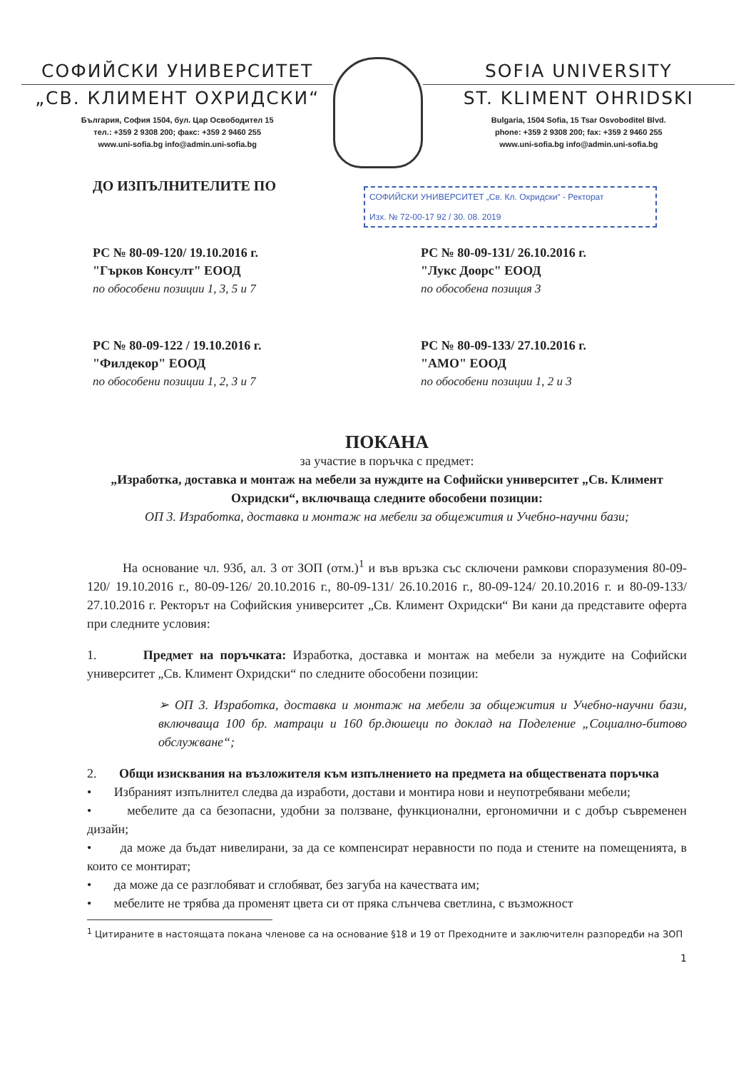СОФИЙСКИ УНИВЕРСИТЕТ
„СВ. КЛИМЕНТ ОХРИДСКИ“
България, София 1504, бул. Цар Освободител 15
тел.: +359 2 9308 200; факс: +359 2 9460 255
www.uni-sofia.bg info@admin.uni-sofia.bg
SOFIA UNIVERSITY
ST. KLIMENT OHRIDSKI
Bulgaria, 1504 Sofia, 15 Tsar Osvoboditel Blvd.
phone: +359 2 9308 200; fax: +359 2 9460 255
www.uni-sofia.bg info@admin.uni-sofia.bg
СОФИЙСКИ УНИВЕРСИТЕТ „Св. Кл. Охридски“ - Ректорат
Изх. № 72-00-17 92 / 30. 08. 2019
ДО ИЗПЪЛНИТЕЛИТЕ ПО
РС № 80-09-120/ 19.10.2016 г.
"Гърков Консулт" ЕООД
по обособени позиции 1, 3, 5 и 7
РС № 80-09-131/ 26.10.2016 г.
"Лукс Доорс" ЕООД
по обособена позиция 3
РС № 80-09-122 / 19.10.2016 г.
"Филдекор" ЕООД
по обособени позиции 1, 2, 3 и 7
РС № 80-09-133/ 27.10.2016 г.
"АМО" ЕООД
по обособени позиции 1, 2 и 3
ПОКАНА
за участие в поръчка с предмет:
„Изработка, доставка и монтаж на мебели за нуждите на Софийски университет „Св. Климент Охридски“, включваща следните обособени позиции:
ОП 3. Изработка, доставка и монтаж на мебели за общежития и Учебно-научни бази;
На основание чл. 93б, ал. 3 от ЗОП (отм.)<sup>1</sup> и във връзка със сключени рамкови споразумения 80-09-120/ 19.10.2016 г., 80-09-126/ 20.10.2016 г., 80-09-131/ 26.10.2016 г., 80-09-124/ 20.10.2016 г. и 80-09-133/ 27.10.2016 г. Ректорът на Софийския университет „Св. Климент Охридски“ Ви кани да представите оферта при следните условия:
1. Предмет на поръчката: Изработка, доставка и монтаж на мебели за нуждите на Софийски университет „Св. Климент Охридски“ по следните обособени позиции:
➢ ОП 3. Изработка, доставка и монтаж на мебели за общежития и Учебно-научни бази, включваща 100 бр. матраци и 160 бр.дюшеци по доклад на Поделение „Социално-битово обслужване“;
2. Общи изисквания на възложителя към изпълнението на предмета на обществената поръчка
• Избраният изпълнител следва да изработи, достави и монтира нови и неупотребявани мебели;
• мебелите да са безопасни, удобни за ползване, функционални, ергономични и с добър съвременен дизайн;
• да може да бъдат нивелирани, за да се компенсират неравности по пода и стените на помещенията, в които се монтират;
• да може да се разглобяват и сглобяват, без загуба на качествата им;
• мебелите не трябва да променят цвета си от пряка слънчева светлина, с възможност
<sup>1</sup> Цитираните в настоящата покана членове са на основание §18 и 19 от Преходните и заключителн разпоредби на ЗОП
1